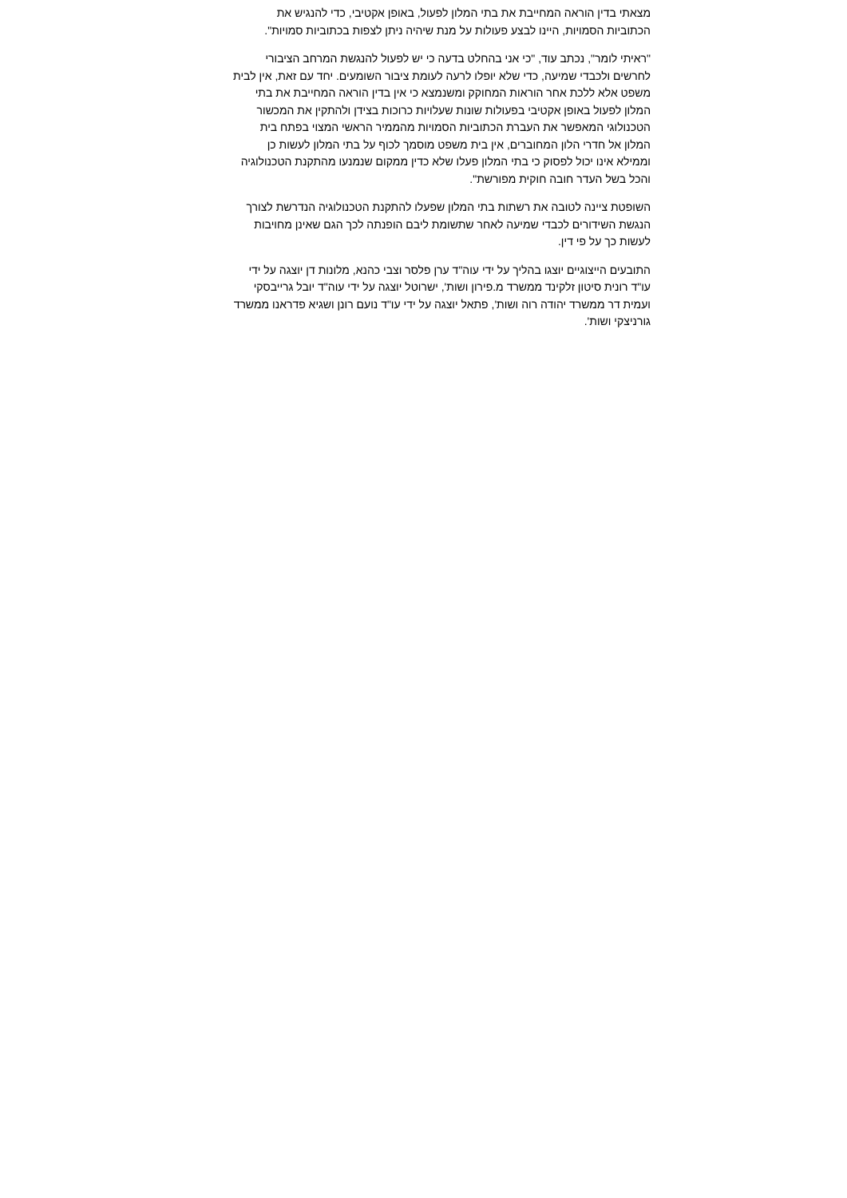מצאתי בדין הוראה המחייבת את בתי המלון לפעול, באופן אקטיבי, כדי להנגיש את הכתוביות הסמויות, היינו לבצע פעולות על מנת שיהיה ניתן לצפות בכתוביות סמויות".
"ראיתי לומר", נכתב עוד, "כי אני בהחלט בדעה כי יש לפעול להנגשת המרחב הציבורי לחרשים ולכבדי שמיעה, כדי שלא יופלו לרעה לעומת ציבור השומעים. יחד עם זאת, אין לבית משפט אלא ללכת אחר הוראות המחוקק ומשנמצא כי אין בדין הוראה המחייבת את בתי המלון לפעול באופן אקטיבי בפעולות שונות שעלויות כרוכות בצידן ולהתקין את המכשור הטכנולוגי המאפשר את העברת הכתוביות הסמויות מהממיר הראשי המצוי בפתח בית המלון אל חדרי הלון המחוברים, אין בית משפט מוסמך לכוף על בתי המלון לעשות כן וממילא אינו יכול לפסוק כי בתי המלון פעלו שלא כדין ממקום שנמנעו מהתקנת הטכנולוגיה והכל בשל העדר חובה חוקית מפורשת".
השופטת ציינה לטובה את רשתות בתי המלון שפעלו להתקנת הטכנולוגיה הנדרשת לצורך הנגשת השידורים לכבדי שמיעה לאחר שתשומת ליבם הופנתה לכך הגם שאינן מחויבות לעשות כך על פי דין.
התובעים הייצוגיים יוצגו בהליך על ידי עוה"ד ערן פלסר וצבי כהנא, מלונות דן יוצגה על ידי עו"ד רונית סיטון זלקינד ממשרד מ.פירון ושות', ישרוטל יוצגה על ידי עוה"ד יובל גרייבסקי ועמית דר ממשרד יהודה רוה ושות', פתאל יוצגה על ידי עו"ד נועם רונן ושגיא פדראנו ממשרד גורניצקי ושות'.